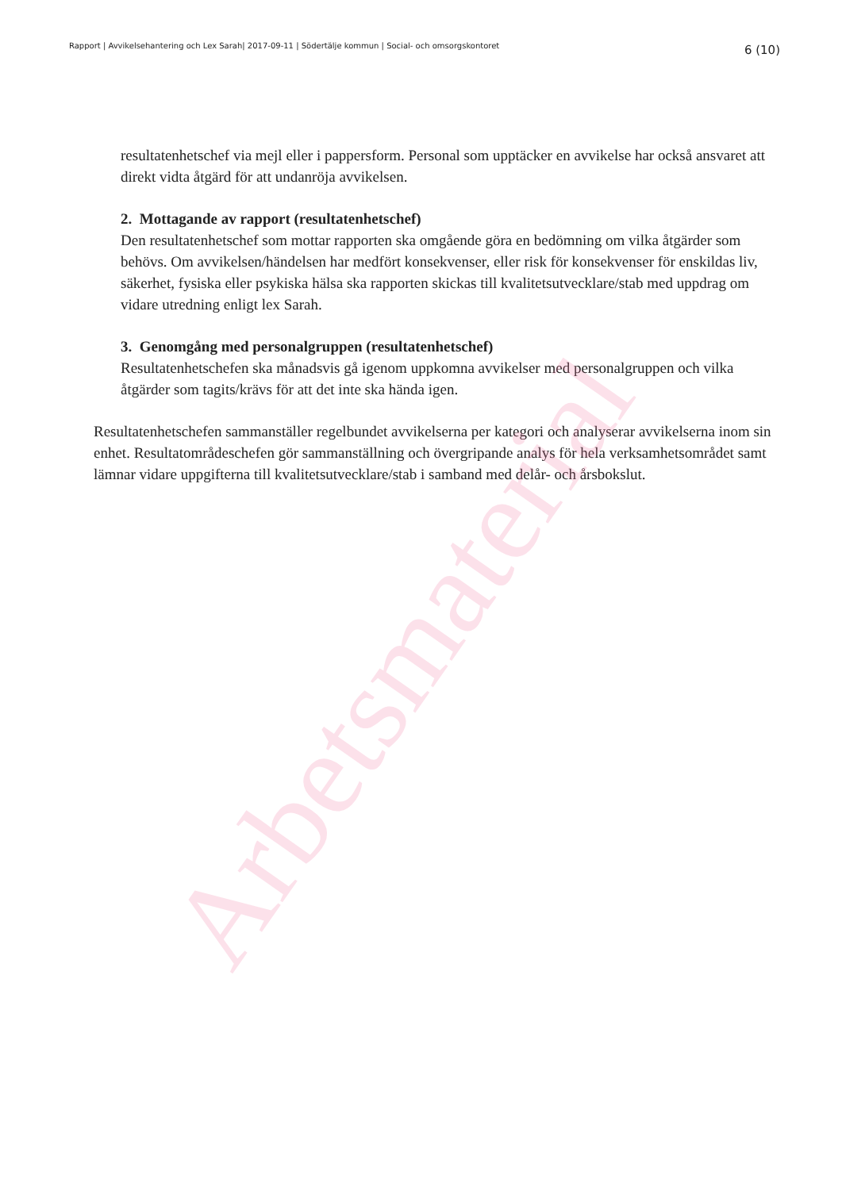Rapport | Avvikelsehantering och Lex Sarah| 2017-09-11 | Södertälje kommun | Social- och omsorgskontoret
6 (10)
resultatenhetschef via mejl eller i pappersform. Personal som upptäcker en avvikelse har också ansvaret att direkt vidta åtgärd för att undanröja avvikelsen.
2. Mottagande av rapport (resultatenhetschef)
Den resultatenhetschef som mottar rapporten ska omgående göra en bedömning om vilka åtgärder som behövs. Om avvikelsen/händelsen har medfört konsekvenser, eller risk för konsekvenser för enskildas liv, säkerhet, fysiska eller psykiska hälsa ska rapporten skickas till kvalitetsutvecklare/stab med uppdrag om vidare utredning enligt lex Sarah.
3. Genomgång med personalgruppen (resultatenhetschef)
Resultatenhetschefen ska månadsvis gå igenom uppkomna avvikelser med personalgruppen och vilka åtgärder som tagits/krävs för att det inte ska hända igen.
Resultatenhetschefen sammanställer regelbundet avvikelserna per kategori och analyserar avvikelserna inom sin enhet. Resultatområdeschefen gör sammanställning och övergripande analys för hela verksamhetsområdet samt lämnar vidare uppgifterna till kvalitetsutvecklare/stab i samband med delår- och årsbokslut.
Arbetsmaterial